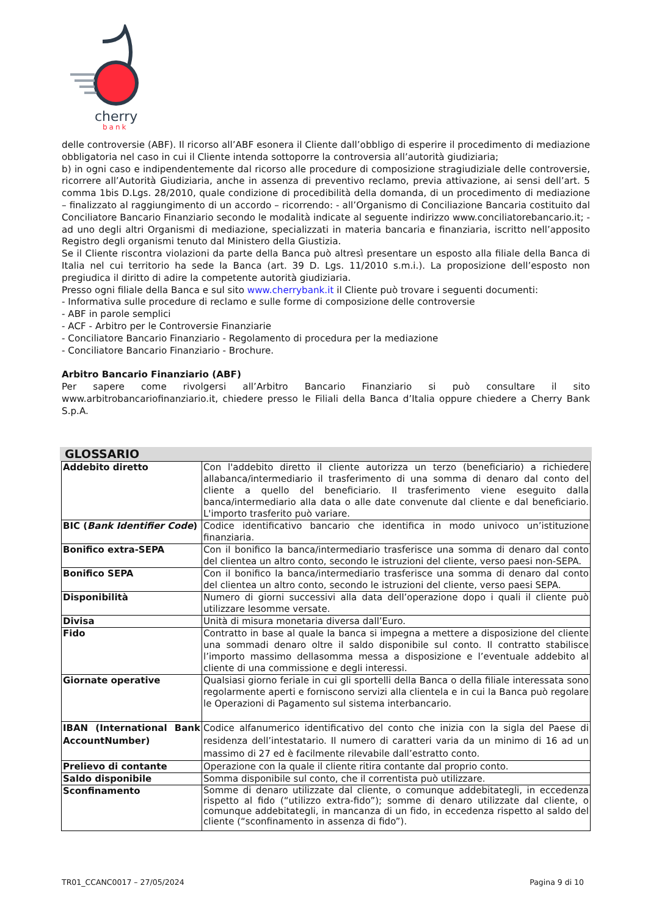cherry
bank
delle controversie (ABF). Il ricorso all’ABF esonera il Cliente dall’obbligo di esperire il procedimento di mediazione obbligatoria nel caso in cui il Cliente intenda sottoporre la controversia all’autorità giudiziaria;
b) in ogni caso e indipendentemente dal ricorso alle procedure di composizione stragiudiziale delle controversie, ricorrere all’Autorità Giudiziaria, anche in assenza di preventivo reclamo, previa attivazione, ai sensi dell’art. 5 comma 1bis D.Lgs. 28/2010, quale condizione di procedibilità della domanda, di un procedimento di mediazione – finalizzato al raggiungimento di un accordo – ricorrendo: - all’Organismo di Conciliazione Bancaria costituito dal Conciliatore Bancario Finanziario secondo le modalità indicate al seguente indirizzo www.conciliatorebancario.it; - ad uno degli altri Organismi di mediazione, specializzati in materia bancaria e finanziaria, iscritto nell’apposito Registro degli organismi tenuto dal Ministero della Giustizia.
Se il Cliente riscontra violazioni da parte della Banca può altresì presentare un esposto alla filiale della Banca di Italia nel cui territorio ha sede la Banca (art. 39 D. Lgs. 11/2010 s.m.i.). La proposizione dell’esposto non pregiudica il diritto di adire la competente autorità giudiziaria.
Presso ogni filiale della Banca e sul sito www.cherrybank.it il Cliente può trovare i seguenti documenti:
- Informativa sulle procedure di reclamo e sulle forme di composizione delle controversie
- ABF in parole semplici
- ACF - Arbitro per le Controversie Finanziarie
- Conciliatore Bancario Finanziario - Regolamento di procedura per la mediazione
- Conciliatore Bancario Finanziario - Brochure.
Arbitro Bancario Finanziario (ABF)
Per sapere come rivolgersi all’Arbitro Bancario Finanziario si può consultare il sito www.arbitrobancariofinanziario.it, chiedere presso le Filiali della Banca d’Italia oppure chiedere a Cherry Bank S.p.A.
GLOSSARIO
| Addebito diretto | Con l'addebito diretto il cliente autorizza un terzo (beneficiario) a richiedere allabanca/intermediario il trasferimento di una somma di denaro dal conto del cliente a quello del beneficiario. Il trasferimento viene eseguito dalla banca/intermediario alla data o alle date convenute dal cliente e dal beneficiario. L'importo trasferito può variare. |
| BIC ( Bank Identifier Code ) | Codice identificativo bancario che identifica in modo univoco un’istituzione finanziaria. |
| Bonifico extra-SEPA | Con il bonifico la banca/intermediario trasferisce una somma di denaro dal conto del clientea un altro conto, secondo le istruzioni del cliente, verso paesi non-SEPA. |
| Bonifico SEPA | Con il bonifico la banca/intermediario trasferisce una somma di denaro dal conto del clientea un altro conto, secondo le istruzioni del cliente, verso paesi SEPA. |
| Disponibilità | Numero di giorni successivi alla data dell’operazione dopo i quali il cliente può utilizzare lesomme versate. |
| Divisa | Unità di misura monetaria diversa dall’Euro. |
| Fido | Contratto in base al quale la banca si impegna a mettere a disposizione del cliente una sommadi denaro oltre il saldo disponibile sul conto. Il contratto stabilisce l’importo massimo dellasomma messa a disposizione e l’eventuale addebito al cliente di una commissione e degli interessi. |
| Giornate operative | Qualsiasi giorno feriale in cui gli sportelli della Banca o della filiale interessata sono regolarmente aperti e forniscono servizi alla clientela e in cui la Banca può regolare le Operazioni di Pagamento sul sistema interbancario. |
| IBAN (International Bank AccountNumber) | Codice alfanumerico identificativo del conto che inizia con la sigla del Paese di residenza dell’intestatario. Il numero di caratteri varia da un minimo di 16 ad un massimo di 27 ed è facilmente rilevabile dall’estratto conto. |
| Prelievo di contante | Operazione con la quale il cliente ritira contante dal proprio conto. |
| Saldo disponibile | Somma disponibile sul conto, che il correntista può utilizzare. |
| Sconfinamento | Somme di denaro utilizzate dal cliente, o comunque addebitategli, in eccedenza rispetto al fido (“utilizzo extra-fido”); somme di denaro utilizzate dal cliente, o comunque addebitategli, in mancanza di un fido, in eccedenza rispetto al saldo del cliente (“sconfinamento in assenza di fido”). |
TR01_CCANC0017 – 27/05/2024 Pagina 9 di 10